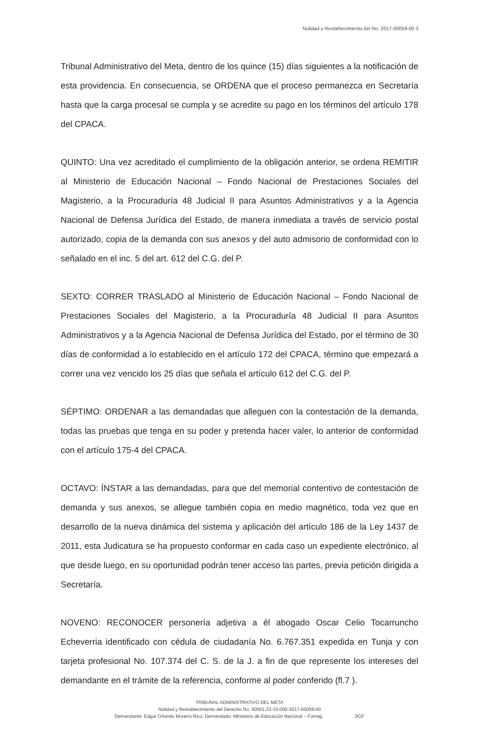Nulidad y Restablecimiento del No. 2017-00059-00 3
Tribunal Administrativo del Meta, dentro de los quince (15) días siguientes a la notificación de esta providencia. En consecuencia, se ORDENA que el proceso permanezca en Secretaría hasta que la carga procesal se cumpla y se acredite su pago en los términos del artículo 178 del CPACA.
QUINTO: Una vez acreditado el cumplimiento de la obligación anterior, se ordena REMITIR al Ministerio de Educación Nacional – Fondo Nacional de Prestaciones Sociales del Magisterio, a la Procuraduría 48 Judicial II para Asuntos Administrativos y a la Agencia Nacional de Defensa Jurídica del Estado, de manera inmediata a través de servicio postal autorizado, copia de la demanda con sus anexos y del auto admisorio de conformidad con lo señalado en el inc. 5 del art. 612 del C.G. del P.
SEXTO: CORRER TRASLADO al Ministerio de Educación Nacional – Fondo Nacional de Prestaciones Sociales del Magisterio, a la Procuraduría 48 Judicial II para Asuntos Administrativos y a la Agencia Nacional de Defensa Jurídica del Estado, por el término de 30 días de conformidad a lo establecido en el artículo 172 del CPACA, término que empezará a correr una vez vencido los 25 días que señala el artículo 612 del C.G. del P.
SÉPTIMO: ORDENAR a las demandadas que alleguen con la contestación de la demanda, todas las pruebas que tenga en su poder y pretenda hacer valer, lo anterior de conformidad con el artículo 175-4 del CPACA.
OCTAVO: ÍNSTAR a las demandadas, para que del memorial contentivo de contestación de demanda y sus anexos, se allegue también copia en medio magnético, toda vez que en desarrollo de la nueva dinámica del sistema y aplicación del artículo 186 de la Ley 1437 de 2011, esta Judicatura se ha propuesto conformar en cada caso un expediente electrónico, al que desde luego, en su oportunidad podrán tener acceso las partes, previa petición dirigida a Secretaría.
NOVENO: RECONOCER personería adjetiva a él abogado Oscar Celio Tocarruncho Echeverria identificado con cédula de ciudadanía No. 6.767.351 expedida en Tunja y con tarjeta profesional No. 107.374 del C. S. de la J. a fin de que represente los intereses del demandante en el trámite de la referencia, conforme al poder conferido (fl.7 ).
TRIBUNAL ADMINISTRATIVO DEL META
Nulidad y Restablecimiento del Derecho No. 50001-23-33-000-2017-00059-00
Demandante: Edgar Orlando Moreno Rico; Demandado: Ministerio de Educación Nacional – Fomag. JIGF